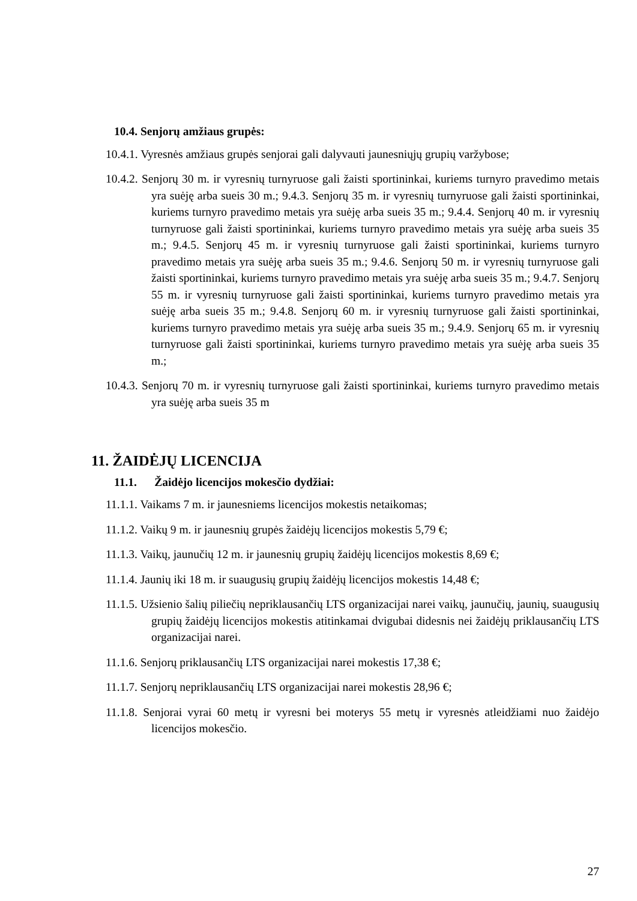10.4. Senjorų amžiaus grupės:
10.4.1. Vyresnės amžiaus grupės senjorai gali dalyvauti jaunesniųjų grupių varžybose;
10.4.2. Senjorų 30 m. ir vyresnių turnyruose gali žaisti sportininkai, kuriems turnyro pravedimo metais yra suėję arba sueis 30 m.; 9.4.3. Senjorų 35 m. ir vyresnių turnyruose gali žaisti sportininkai, kuriems turnyro pravedimo metais yra suėję arba sueis 35 m.; 9.4.4. Senjorų 40 m. ir vyresnių turnyruose gali žaisti sportininkai, kuriems turnyro pravedimo metais yra suėję arba sueis 35 m.; 9.4.5. Senjorų 45 m. ir vyresnių turnyruose gali žaisti sportininkai, kuriems turnyro pravedimo metais yra suėję arba sueis 35 m.; 9.4.6. Senjorų 50 m. ir vyresnių turnyruose gali žaisti sportininkai, kuriems turnyro pravedimo metais yra suėję arba sueis 35 m.; 9.4.7. Senjorų 55 m. ir vyresnių turnyruose gali žaisti sportininkai, kuriems turnyro pravedimo metais yra suėję arba sueis 35 m.; 9.4.8. Senjorų 60 m. ir vyresnių turnyruose gali žaisti sportininkai, kuriems turnyro pravedimo metais yra suėję arba sueis 35 m.; 9.4.9. Senjorų 65 m. ir vyresnių turnyruose gali žaisti sportininkai, kuriems turnyro pravedimo metais yra suėję arba sueis 35 m.;
10.4.3. Senjorų 70 m. ir vyresnių turnyruose gali žaisti sportininkai, kuriems turnyro pravedimo metais yra suėję arba sueis 35 m
11. ŽAIDĖJŲ LICENCIJA
11.1. Žaidėjo licencijos mokesčio dydžiai:
11.1.1. Vaikams 7 m. ir jaunesniems licencijos mokestis netaikomas;
11.1.2. Vaikų 9 m. ir jaunesnių grupės žaidėjų licencijos mokestis 5,79 €;
11.1.3. Vaikų, jaunučių 12 m. ir jaunesnių grupių žaidėjų licencijos mokestis 8,69 €;
11.1.4. Jaunių iki 18 m. ir suaugusių grupių žaidėjų licencijos mokestis 14,48 €;
11.1.5. Užsienio šalių piliečių nepriklausančių LTS organizacijai narei vaikų, jaunučių, jaunių, suaugusių grupių žaidėjų licencijos mokestis atitinkamai dvigubai didesnis nei žaidėjų priklausančių LTS organizacijai narei.
11.1.6. Senjorų priklausančių LTS organizacijai narei mokestis 17,38 €;
11.1.7. Senjorų nepriklausančių LTS organizacijai narei mokestis 28,96 €;
11.1.8. Senjorai vyrai 60 metų ir vyresni bei moterys 55 metų ir vyresnės atleidžiami nuo žaidėjo licencijos mokesčio.
27